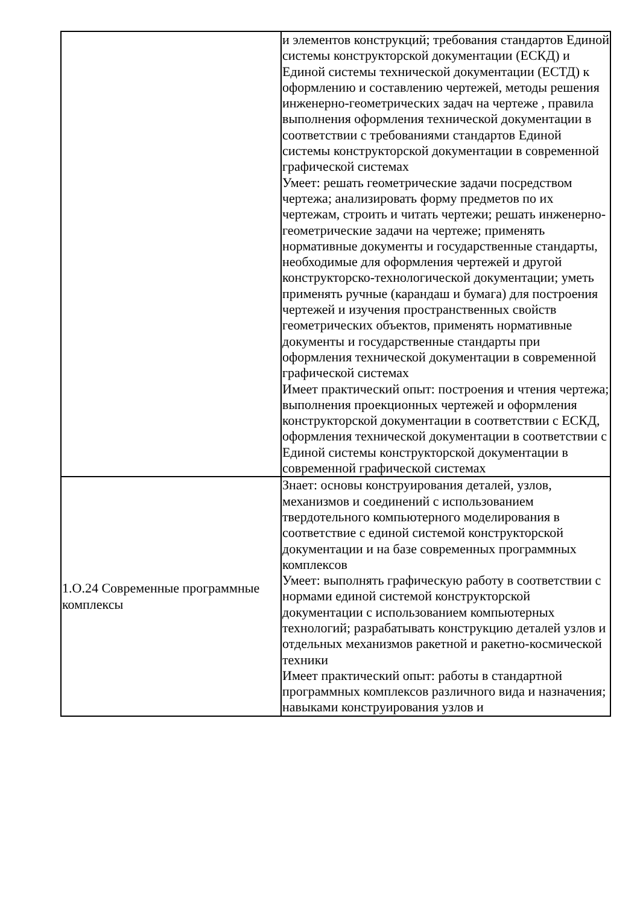| | и элементов конструкций; требования стандартов Единой системы конструкторской документации (ЕСКД) и Единой системы технической документации (ЕСТД) к оформлению и составлению чертежей, методы решения инженерно-геометрических задач на чертеже , правила выполнения оформления технической документации в соответствии с требованиями стандартов Единой системы конструкторской документации в современной графической системах Умеет: решать геометрические задачи посредством чертежа; анализировать форму предметов по их чертежам, строить и читать чертежи; решать инженерно-геометрические задачи на чертеже; применять нормативные документы и государственные стандарты, необходимые для оформления чертежей и другой конструкторско-технологической документации; уметь применять ручные (карандаш и бумага) для построения чертежей и изучения пространственных свойств геометрических объектов, применять нормативные документы и государственные стандарты при оформления технической документации в современной графической системах Имеет практический опыт: построения и чтения чертежа; выполнения проекционных чертежей и оформления конструкторской документации в соответствии с ЕСКД, оформления технической документации в соответствии с Единой системы конструкторской документации в современной графической системах |
| 1.О.24 Современные программные комплексы | Знает: основы конструирования деталей, узлов, механизмов и соединений с использованием твердотельного компьютерного моделирования в соответствие с единой системой конструкторской документации и на базе современных программных комплексов Умеет: выполнять графическую работу в соответствии с нормами единой системой конструкторской документации с использованием компьютерных технологий; разрабатывать конструкцию деталей узлов и отдельных механизмов ракетной и ракетно-космической техники Имеет практический опыт: работы в стандартной программных комплексов различного вида и назначения; навыками конструирования узлов и |